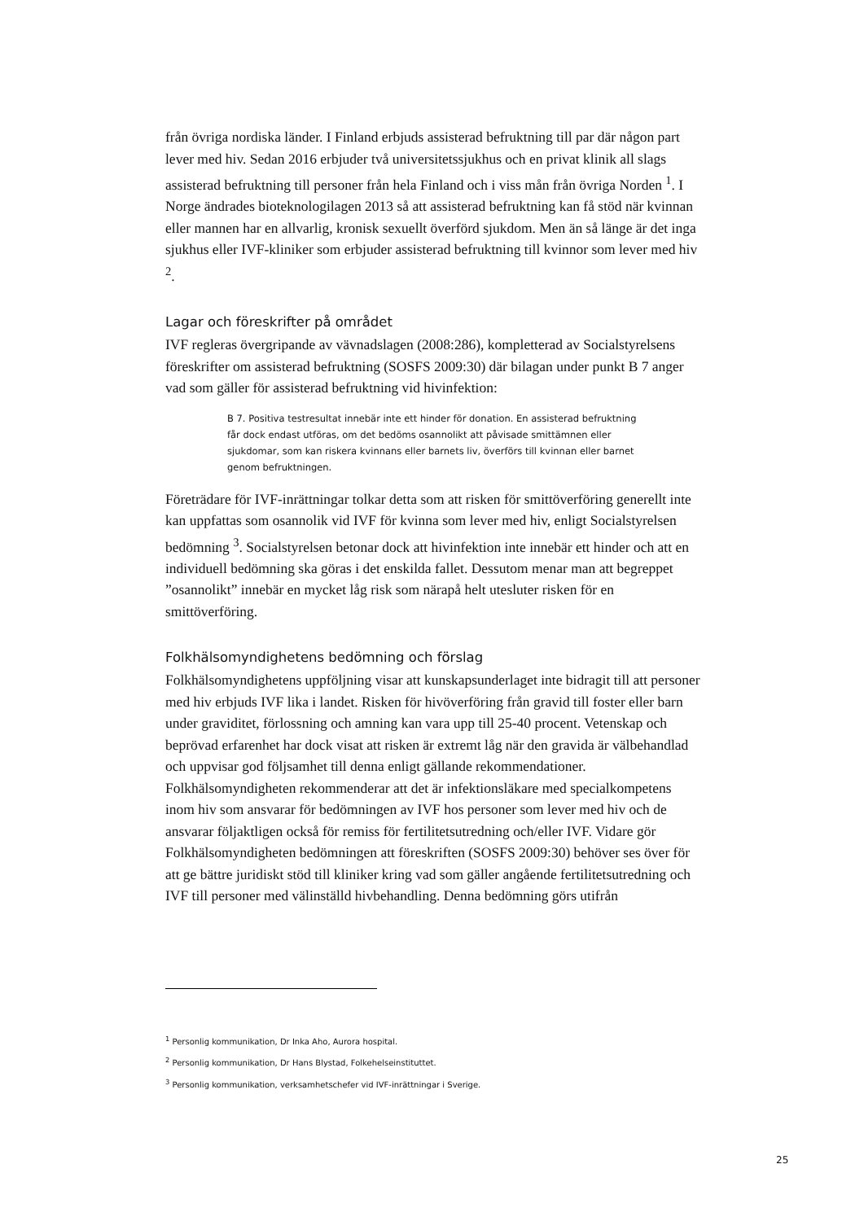från övriga nordiska länder. I Finland erbjuds assisterad befruktning till par där någon part lever med hiv. Sedan 2016 erbjuder två universitetssjukhus och en privat klinik all slags assisterad befruktning till personer från hela Finland och i viss mån från övriga Norden <sup>1</sup>. I Norge ändrades bioteknologilagen 2013 så att assisterad befruktning kan få stöd när kvinnan eller mannen har en allvarlig, kronisk sexuellt överförd sjukdom. Men än så länge är det inga sjukhus eller IVF-kliniker som erbjuder assisterad befruktning till kvinnor som lever med hiv <sup>2</sup>.
Lagar och föreskrifter på området
IVF regleras övergripande av vävnadslagen (2008:286), kompletterad av Socialstyrelsens föreskrifter om assisterad befruktning (SOSFS 2009:30) där bilagan under punkt B 7 anger vad som gäller för assisterad befruktning vid hivinfektion:
B 7. Positiva testresultat innebär inte ett hinder för donation. En assisterad befruktning får dock endast utföras, om det bedöms osannolikt att påvisade smittämnen eller sjukdomar, som kan riskera kvinnans eller barnets liv, överförs till kvinnan eller barnet genom befruktningen.
Företrädare för IVF-inrättningar tolkar detta som att risken för smittöverföring generellt inte kan uppfattas som osannolik vid IVF för kvinna som lever med hiv, enligt Socialstyrelsen bedömning <sup>3</sup>. Socialstyrelsen betonar dock att hivinfektion inte innebär ett hinder och att en individuell bedömning ska göras i det enskilda fallet. Dessutom menar man att begreppet ”osannolikt” innebär en mycket låg risk som närapå helt utesluter risken för en smittöverföring.
Folkhälsomyndighetens bedömning och förslag
Folkhälsomyndighetens uppföljning visar att kunskapsunderlaget inte bidragit till att personer med hiv erbjuds IVF lika i landet. Risken för hivöverföring från gravid till foster eller barn under graviditet, förlossning och amning kan vara upp till 25-40 procent. Vetenskap och beprövad erfarenhet har dock visat att risken är extremt låg när den gravida är välbehandlad och uppvisar god följsamhet till denna enligt gällande rekommendationer. Folkhälsomyndigheten rekommenderar att det är infektionsläkare med specialkompetens inom hiv som ansvarar för bedömningen av IVF hos personer som lever med hiv och de ansvarar följaktligen också för remiss för fertilitetsutredning och/eller IVF. Vidare gör Folkhälsomyndigheten bedömningen att föreskriften (SOSFS 2009:30) behöver ses över för att ge bättre juridiskt stöd till kliniker kring vad som gäller angående fertilitetsutredning och IVF till personer med välinställd hivbehandling. Denna bedömning görs utifrån
<sup>1</sup> Personlig kommunikation, Dr Inka Aho, Aurora hospital.
<sup>2</sup> Personlig kommunikation, Dr Hans Blystad, Folkehelseinstituttet.
<sup>3</sup> Personlig kommunikation, verksamhetschefer vid IVF-inrättningar i Sverige.
25